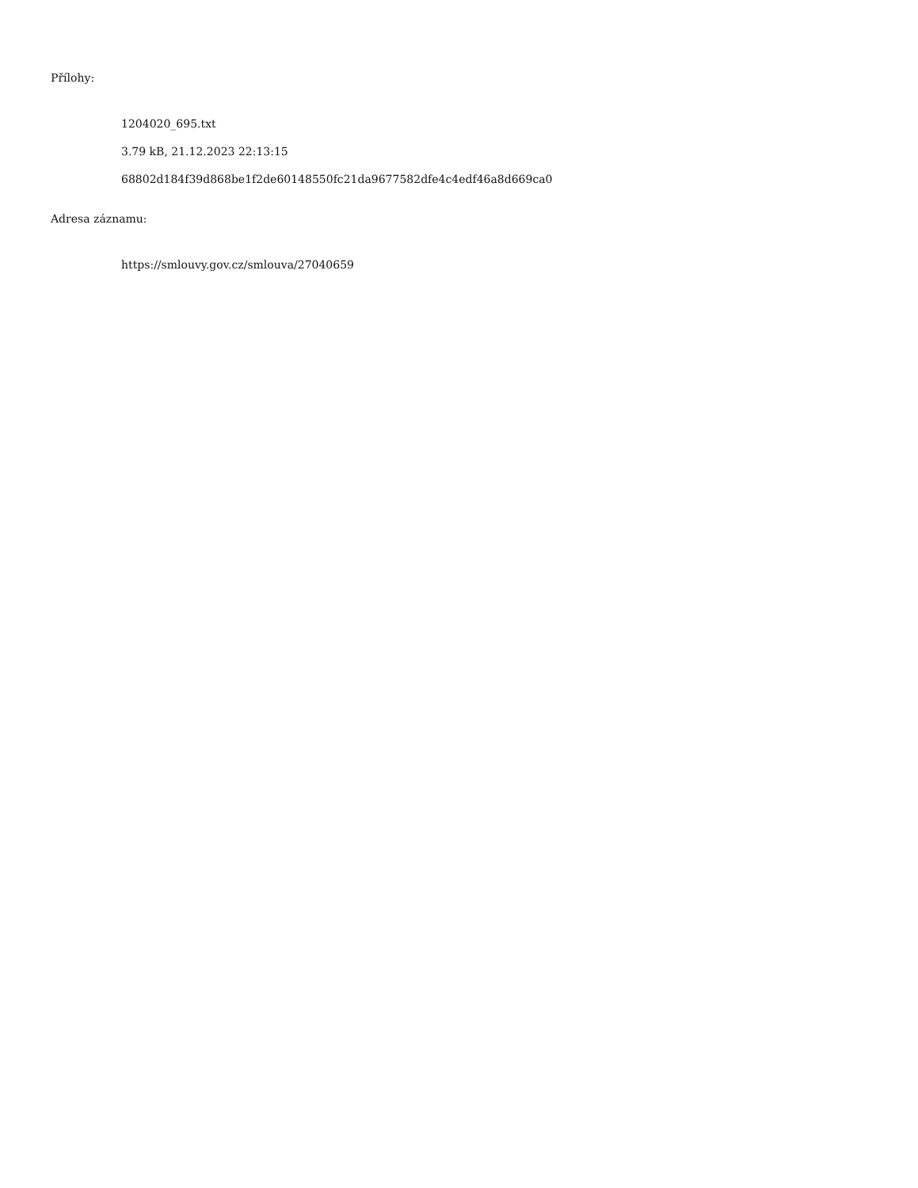Přílohy:
1204020_695.txt
3.79 kB, 21.12.2023 22:13:15
68802d184f39d868be1f2de60148550fc21da9677582dfe4c4edf46a8d669ca0
Adresa záznamu:
https://smlouvy.gov.cz/smlouva/27040659